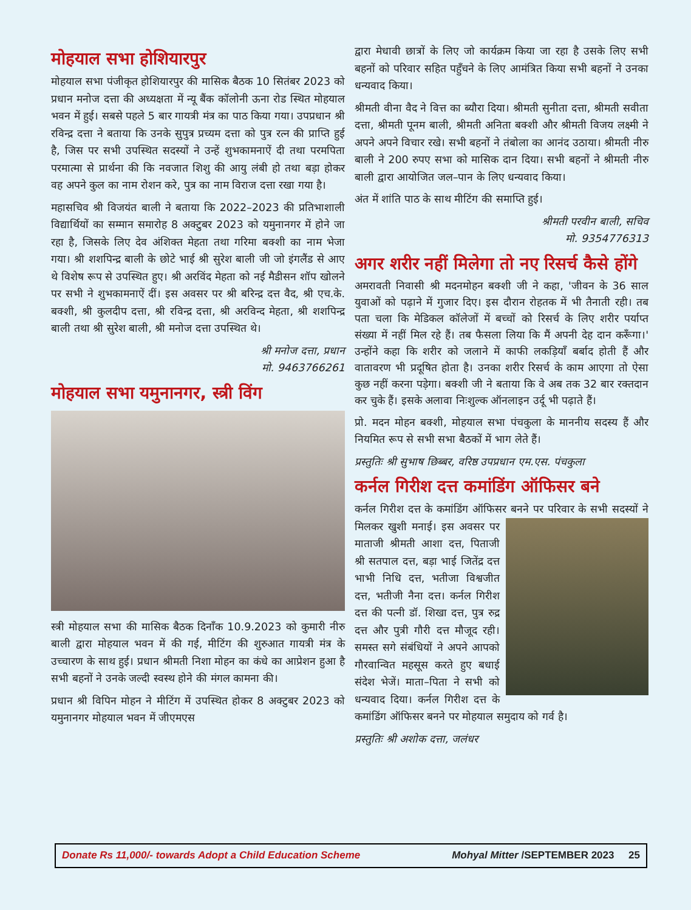मोहयाल सभा होशियारपुर
मोहयाल सभा पंजीकृत होशियारपुर की मासिक बैठक 10 सितंबर 2023 को प्रधान मनोज दत्ता की अध्यक्षता में न्यू बैंक कॉलोनी ऊना रोड स्थित मोहयाल भवन में हुई। सबसे पहले 5 बार गायत्री मंत्र का पाठ किया गया। उपप्रधान श्री रविन्द्र दत्ता ने बताया कि उनके सुपुत्र प्रच्यम दत्ता को पुत्र रत्न की प्राप्ति हुई है, जिस पर सभी उपस्थित सदस्यों ने उन्हें शुभकामनाऐं दी तथा परमपिता परमात्मा से प्रार्थना की कि नवजात शिशु की आयु लंबी हो तथा बड़ा होकर वह अपने कुल का नाम रोशन करे, पुत्र का नाम विराज दत्ता रखा गया है।
महासचिव श्री विजयंत बाली ने बताया कि 2022–2023 की प्रतिभाशाली विद्यार्थियों का सम्मान समारोह 8 अक्टुबर 2023 को यमुनानगर में होने जा रहा है, जिसके लिए देव अंशिक्त मेहता तथा गरिमा बक्शी का नाम भेजा गया। श्री शशपिन्द्र बाली के छोटे भाई श्री सुरेश बाली जी जो इंगलैंड से आए थे विशेष रूप से उपस्थित हुए। श्री अरविंद मेहता को नई मैडीसन शॉप खोलने पर सभी ने शुभकामनाऐं दीं। इस अवसर पर श्री बरिन्द्र दत्त वैद, श्री एच.के. बक्शी, श्री कुलदीप दत्ता, श्री रविन्द्र दत्ता, श्री अरविन्द मेहता, श्री शशपिन्द्र बाली तथा श्री सुरेश बाली, श्री मनोज दत्ता उपस्थित थे।
श्री मनोज दत्ता, प्रधान
मो. 9463766261
मोहयाल सभा यमुनानगर, स्त्री विंग
स्त्री मोहयाल सभा की मासिक बैठक दिनाँक 10.9.2023 को कुमारी नीरु बाली द्वारा मोहयाल भवन में की गई, मीटिंग की शुरुआत गायत्री मंत्र के उच्चारण के साथ हुई। प्रधान श्रीमती निशा मोहन का कंधे का आप्रेशन हुआ है सभी बहनों ने उनके जल्दी स्वस्थ होने की मंगल कामना की।
प्रधान श्री विपिन मोहन ने मीटिंग में उपस्थित होकर 8 अक्टुबर 2023 को यमुनानगर मोहयाल भवन में जीएमएस
द्वारा मेधावी छात्रों के लिए जो कार्यक्रम किया जा रहा है उसके लिए सभी बहनों को परिवार सहित पहुँचने के लिए आमंत्रित किया सभी बहनों ने उनका धन्यवाद किया।
श्रीमती वीना वैद ने वित्त का ब्यौरा दिया। श्रीमती सुनीता दत्ता, श्रीमती सवीता दत्ता, श्रीमती पूनम बाली, श्रीमती अनिता बक्शी और श्रीमती विजय लक्ष्मी ने अपने अपने विचार रखे। सभी बहनों ने तंबोला का आनंद उठाया। श्रीमती नीरु बाली ने 200 रुपए सभा को मासिक दान दिया। सभी बहनों ने श्रीमती नीरु बाली द्वारा आयोजित जल–पान के लिए धन्यवाद किया।
अंत में शांति पाठ के साथ मीटिंग की समाप्ति हुई।
श्रीमती परवीन बाली, सचिव
मो. 9354776313
अगर शरीर नहीं मिलेगा तो नए रिसर्च कैसे होंगे
अमरावती निवासी श्री मदनमोहन बक्शी जी ने कहा, 'जीवन के 36 साल युवाओं को पढ़ाने में गुजार दिए। इस दौरान रोहतक में भी तैनाती रही। तब पता चला कि मेडिकल कॉलेजों में बच्चों को रिसर्च के लिए शरीर पर्याप्त संख्या में नहीं मिल रहे हैं। तब फैसला लिया कि मैं अपनी देह दान करूँगा।' उन्होंने कहा कि शरीर को जलाने में काफी लकड़ियाँ बर्बाद होती हैं और वातावरण भी प्रदूषित होता है। उनका शरीर रिसर्च के काम आएगा तो ऐसा कुछ नहीं करना पड़ेगा। बक्शी जी ने बताया कि वे अब तक 32 बार रक्तदान कर चुके हैं। इसके अलावा निःशुल्क ऑनलाइन उर्दू भी पढ़ाते हैं।
प्रो. मदन मोहन बक्शी, मोहयाल सभा पंचकुला के माननीय सदस्य हैं और नियमित रूप से सभी सभा बैठकों में भाग लेते हैं।
प्रस्तुतिः श्री सुभाष छिब्बर, वरिष्ठ उपप्रधान एम.एस. पंचकुला
कर्नल गिरीश दत्त कमांडिंग ऑफिसर बने
कर्नल गिरीश दत्त के कमांडिंग ऑफिसर बनने पर परिवार के सभी सदस्यों ने मिलकर खुशी मनाई। इस अवसर पर माताजी श्रीमती आशा दत्त, पिताजी श्री सतपाल दत्त, बड़ा भाई जितेंद्र दत्त भाभी निधि दत्त, भतीजा विश्वजीत दत्त, भतीजी नैना दत्त। कर्नल गिरीश दत्त की पत्नी डॉ. शिखा दत्त, पुत्र रुद्र दत्त और पुत्री गौरी दत्त मौजूद रही। समस्त सगे संबंधियों ने अपने आपको गौरवान्वित महसूस करते हुए बधाई संदेश भेजें। माता–पिता ने सभी को धन्यवाद दिया। कर्नल गिरीश दत्त के कमांडिंग ऑफिसर बनने पर मोहयाल समुदाय को गर्व है।
प्रस्तुतिः श्री अशोक दत्ता, जलंधर
Donate Rs 11,000/- towards Adopt a Child Education Scheme Mohyal Mitter /SEPTEMBER 2023 25